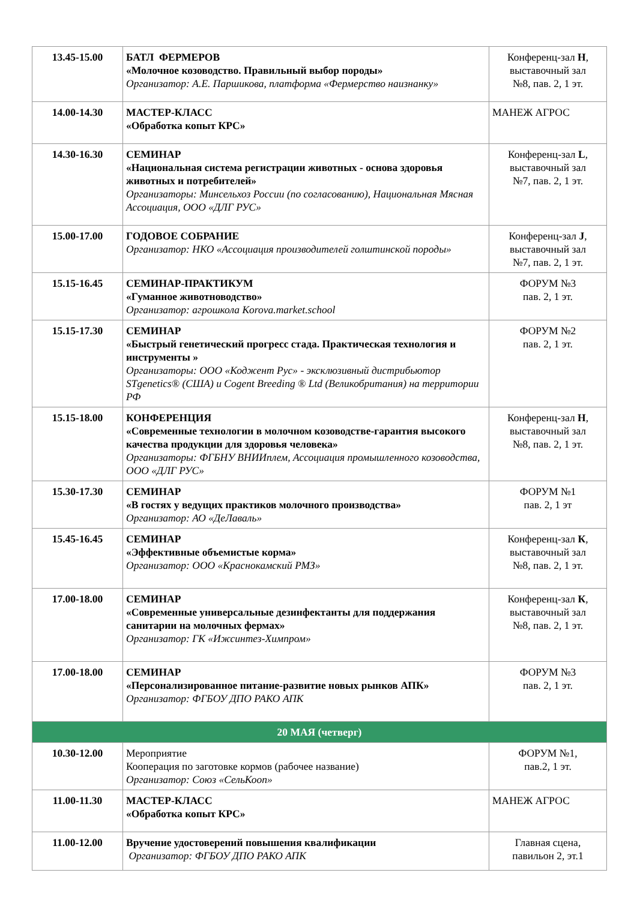| 13.45-15.00 | БАТЛ ФЕРМЕРОВ «Молочное козоводство. Правильный выбор породы» Организатор: А.Е. Паршикова, платформа «Фермерство наизнанку» | Конференц-зал Н , выставочный зал №8, пав. 2, 1 эт. |
| 14.00-14.30 | МАСТЕР-КЛАСС «Обработка копыт КРС» | МАНЕЖ АГРОС |
| 14.30-16.30 | СЕМИНАР «Национальная система регистрации животных - основа здоровья животных и потребителей» Организаторы: Минсельхоз России (по согласованию), Национальная Мясная Ассоциация, ООО «ДЛГ РУС» | Конференц-зал L , выставочный зал №7, пав. 2, 1 эт. |
| 15.00-17.00 | ГОДОВОЕ СОБРАНИЕ Организатор: НКО «Ассоциация производителей голштинской породы» | Конференц-зал J , выставочный зал №7, пав. 2, 1 эт. |
| 15.15-16.45 | СЕМИНАР-ПРАКТИКУМ «Гуманное животноводство» Организатор: агрошкола Korova.market.school | ФОРУМ №3 пав. 2, 1 эт. |
| 15.15-17.30 | СЕМИНАР «Быстрый генетический прогресс стада. Практическая технология и инструменты » Организаторы: ООО «Коджент Рус» - эксклюзивный дистрибьютор STgenetics® (США) и Cogent Breeding ® Ltd (Великобритания) на территории РФ | ФОРУМ №2 пав. 2, 1 эт. |
| 15.15-18.00 | КОНФЕРЕНЦИЯ «Современные технологии в молочном козоводстве-гарантия высокого качества продукции для здоровья человека» Организаторы: ФГБНУ ВНИИплем, Ассоциация промышленного козоводства, ООО «ДЛГ РУС» | Конференц-зал Н , выставочный зал №8, пав. 2, 1 эт. |
| 15.30-17.30 | СЕМИНАР «В гостях у ведущих практиков молочного производства» Организатор: АО «ДеЛаваль» | ФОРУМ №1 пав. 2, 1 эт |
| 15.45-16.45 | СЕМИНАР «Эффективные объемистые корма» Организатор: ООО «Краснокамский РМЗ» | Конференц-зал К , выставочный зал №8, пав. 2, 1 эт. |
| 17.00-18.00 | СЕМИНАР «Современные универсальные дезинфектанты для поддержания санитарии на молочных фермах» Организатор: ГК «Ижсинтез-Химпром» | Конференц-зал К , выставочный зал №8, пав. 2, 1 эт. |
| 17.00-18.00 | СЕМИНАР «Персонализированное питание-развитие новых рынков АПК» Организатор: ФГБОУ ДПО РАКО АПК | ФОРУМ №3 пав. 2, 1 эт. |
| 20 МАЯ (четверг) | | |
| 10.30-12.00 | Мероприятие Кооперация по заготовке кормов (рабочее название) Организатор: Союз «СельКооп» | ФОРУМ №1, пав.2, 1 эт. |
| 11.00-11.30 | МАСТЕР-КЛАСС «Обработка копыт КРС» | МАНЕЖ АГРОС |
| 11.00-12.00 | Вручение удостоверений повышения квалификации Организатор: ФГБОУ ДПО РАКО АПК | Главная сцена, павильон 2, эт.1 |